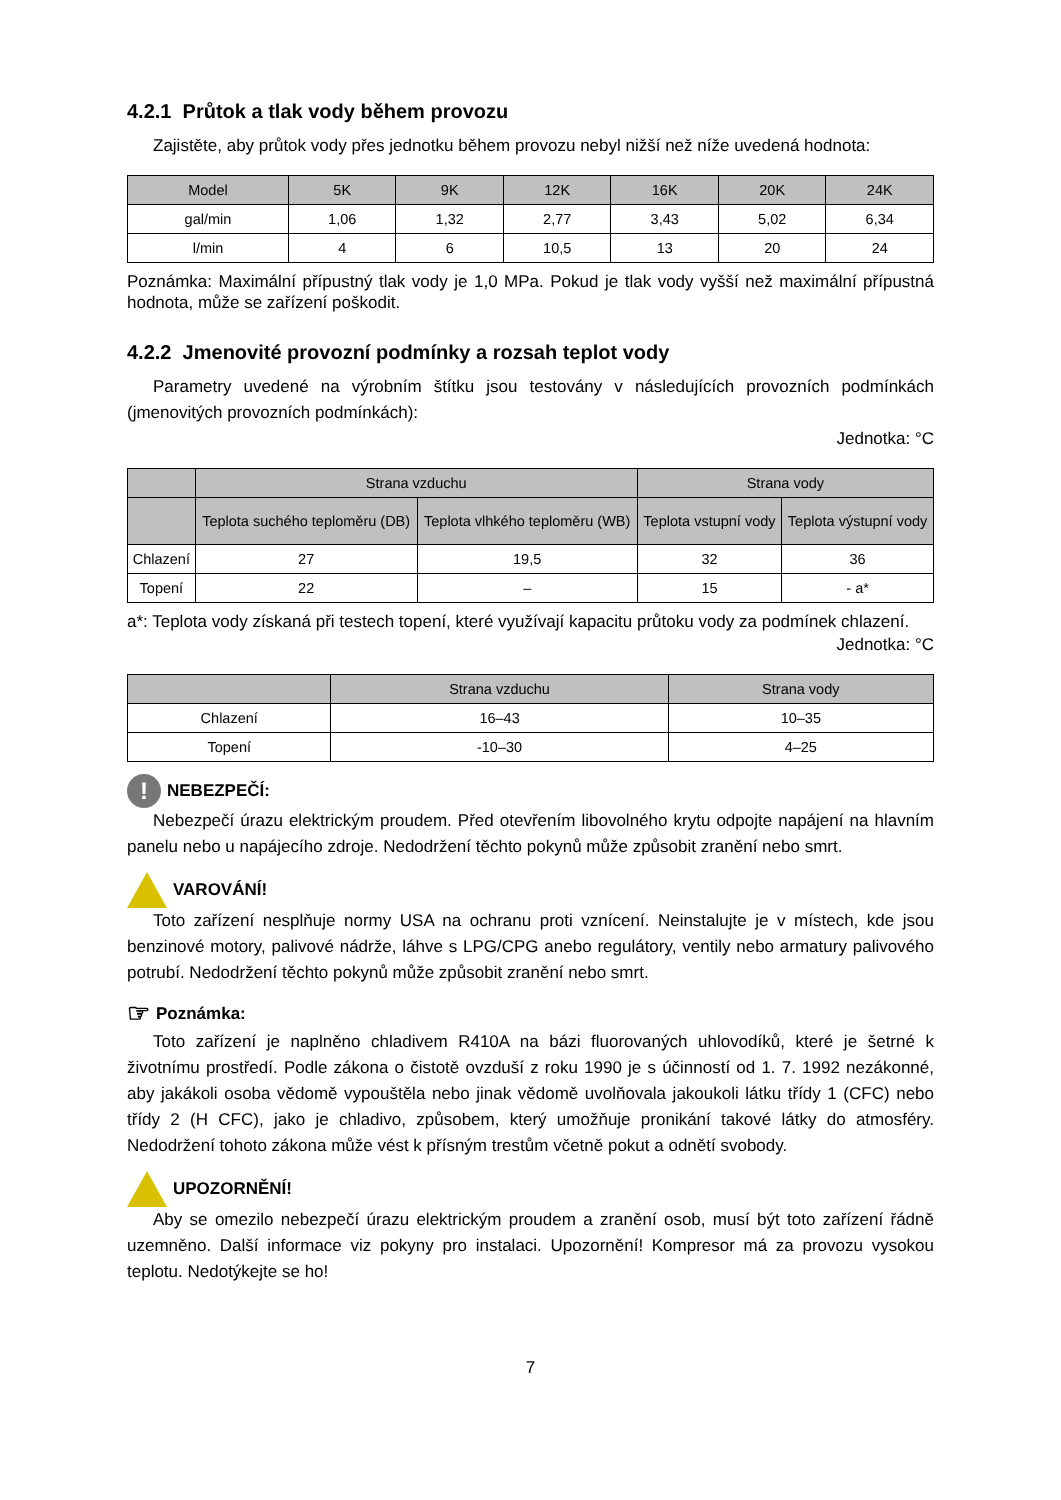4.2.1 Průtok a tlak vody během provozu
Zajistěte, aby průtok vody přes jednotku během provozu nebyl nižší než níže uvedená hodnota:
| Model | 5K | 9K | 12K | 16K | 20K | 24K |
| --- | --- | --- | --- | --- | --- | --- |
| gal/min | 1,06 | 1,32 | 2,77 | 3,43 | 5,02 | 6,34 |
| l/min | 4 | 6 | 10,5 | 13 | 20 | 24 |
Poznámka: Maximální přípustný tlak vody je 1,0 MPa. Pokud je tlak vody vyšší než maximální přípustná hodnota, může se zařízení poškodit.
4.2.2 Jmenovité provozní podmínky a rozsah teplot vody
Parametry uvedené na výrobním štítku jsou testovány v následujících provozních podmínkách (jmenovitých provozních podmínkách):
Jednotka: °C
| | Strana vzduchu | | Strana vody | |
| --- | --- | --- | --- | --- |
| | Teplota suchého teploměru (DB) | Teplota vlhkého teploměru (WB) | Teplota vstupní vody | Teplota výstupní vody |
| Chlazení | 27 | 19,5 | 32 | 36 |
| Topení | 22 | – | 15 | - a* |
a*: Teplota vody získaná při testech topení, které využívají kapacitu průtoku vody za podmínek chlazení.
Jednotka: °C
| | Strana vzduchu | Strana vody |
| --- | --- | --- |
| Chlazení | 16–43 | 10–35 |
| Topení | -10–30 | 4–25 |
!
NEBEZPEČÍ:
Nebezpečí úrazu elektrickým proudem. Před otevřením libovolného krytu odpojte napájení na hlavním panelu nebo u napájecího zdroje. Nedodržení těchto pokynů může způsobit zranění nebo smrt.
VAROVÁNÍ!
Toto zařízení nesplňuje normy USA na ochranu proti vznícení. Neinstalujte je v místech, kde jsou benzinové motory, palivové nádrže, láhve s LPG/CPG anebo regulátory, ventily nebo armatury palivového potrubí. Nedodržení těchto pokynů může způsobit zranění nebo smrt.
☞ Poznámka:
Toto zařízení je naplněno chladivem R410A na bázi fluorovaných uhlovodíků, které je šetrné k životnímu prostředí. Podle zákona o čistotě ovzduší z roku 1990 je s účinností od 1. 7. 1992 nezákonné, aby jakákoli osoba vědomě vypouštěla nebo jinak vědomě uvolňovala jakoukoli látku třídy 1 (CFC) nebo třídy 2 (H CFC), jako je chladivo, způsobem, který umožňuje pronikání takové látky do atmosféry. Nedodržení tohoto zákona může vést k přísným trestům včetně pokut a odnětí svobody.
UPOZORNĚNÍ!
Aby se omezilo nebezpečí úrazu elektrickým proudem a zranění osob, musí být toto zařízení řádně uzemněno. Další informace viz pokyny pro instalaci. Upozornění! Kompresor má za provozu vysokou teplotu. Nedotýkejte se ho!
7